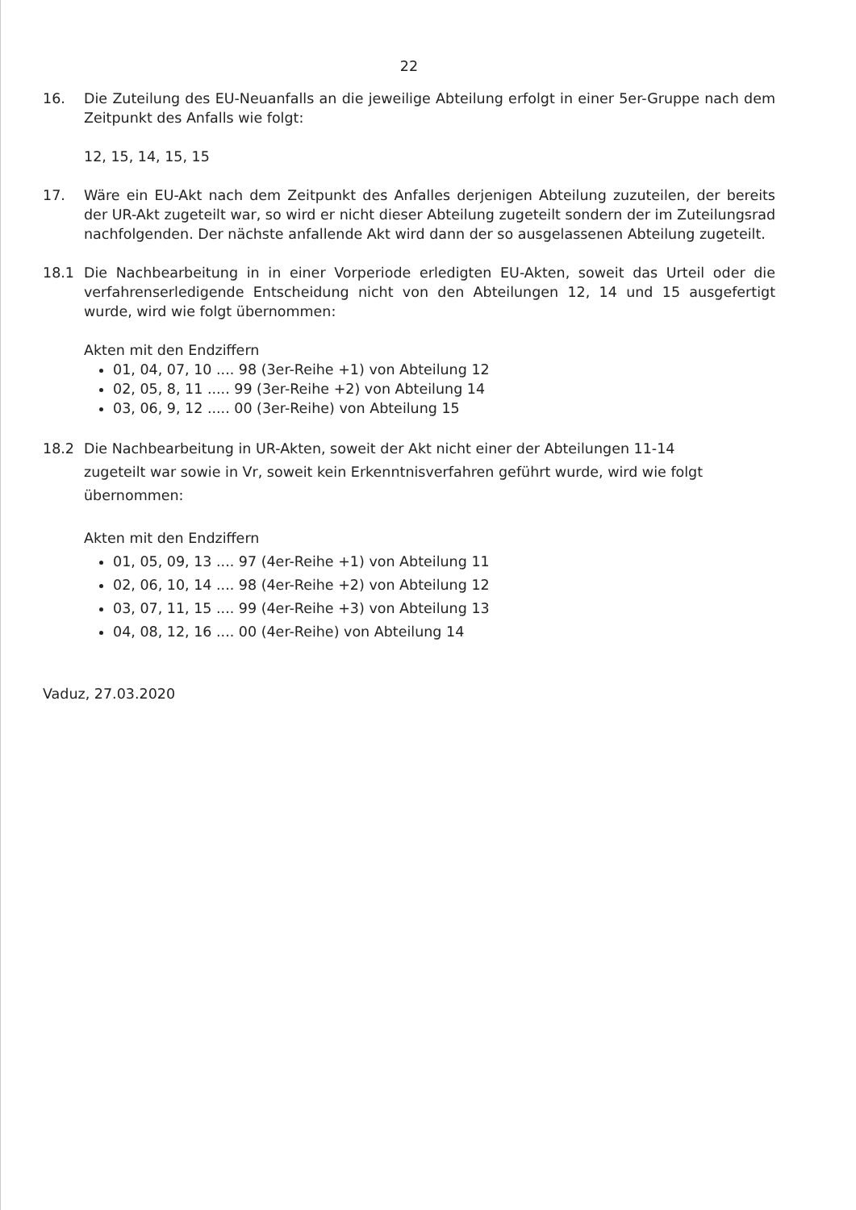22
16. Die Zuteilung des EU-Neuanfalls an die jeweilige Abteilung erfolgt in einer 5er-Gruppe nach dem Zeitpunkt des Anfalls wie folgt:
12, 15, 14, 15, 15
17. Wäre ein EU-Akt nach dem Zeitpunkt des Anfalles derjenigen Abteilung zuzuteilen, der bereits der UR-Akt zugeteilt war, so wird er nicht dieser Abteilung zugeteilt sondern der im Zuteilungsrad nachfolgenden. Der nächste anfallende Akt wird dann der so ausgelassenen Abteilung zugeteilt.
18.1 Die Nachbearbeitung in in einer Vorperiode erledigten EU-Akten, soweit das Urteil oder die verfahrenserledigende Entscheidung nicht von den Abteilungen 12, 14 und 15 ausgefertigt wurde, wird wie folgt übernommen:
Akten mit den Endziffern
01, 04, 07, 10 .... 98 (3er-Reihe +1) von Abteilung 12
02, 05, 8, 11 ..... 99 (3er-Reihe +2) von Abteilung 14
03, 06, 9, 12 ..... 00 (3er-Reihe) von Abteilung 15
18.2 Die Nachbearbeitung in UR-Akten, soweit der Akt nicht einer der Abteilungen 11-14 zugeteilt war sowie in Vr, soweit kein Erkenntnisverfahren geführt wurde, wird wie folgt übernommen:
Akten mit den Endziffern
01, 05, 09, 13 .... 97 (4er-Reihe +1) von Abteilung 11
02, 06, 10, 14 .... 98 (4er-Reihe +2) von Abteilung 12
03, 07, 11, 15 .... 99 (4er-Reihe +3) von Abteilung 13
04, 08, 12, 16 .... 00 (4er-Reihe) von Abteilung 14
Vaduz, 27.03.2020